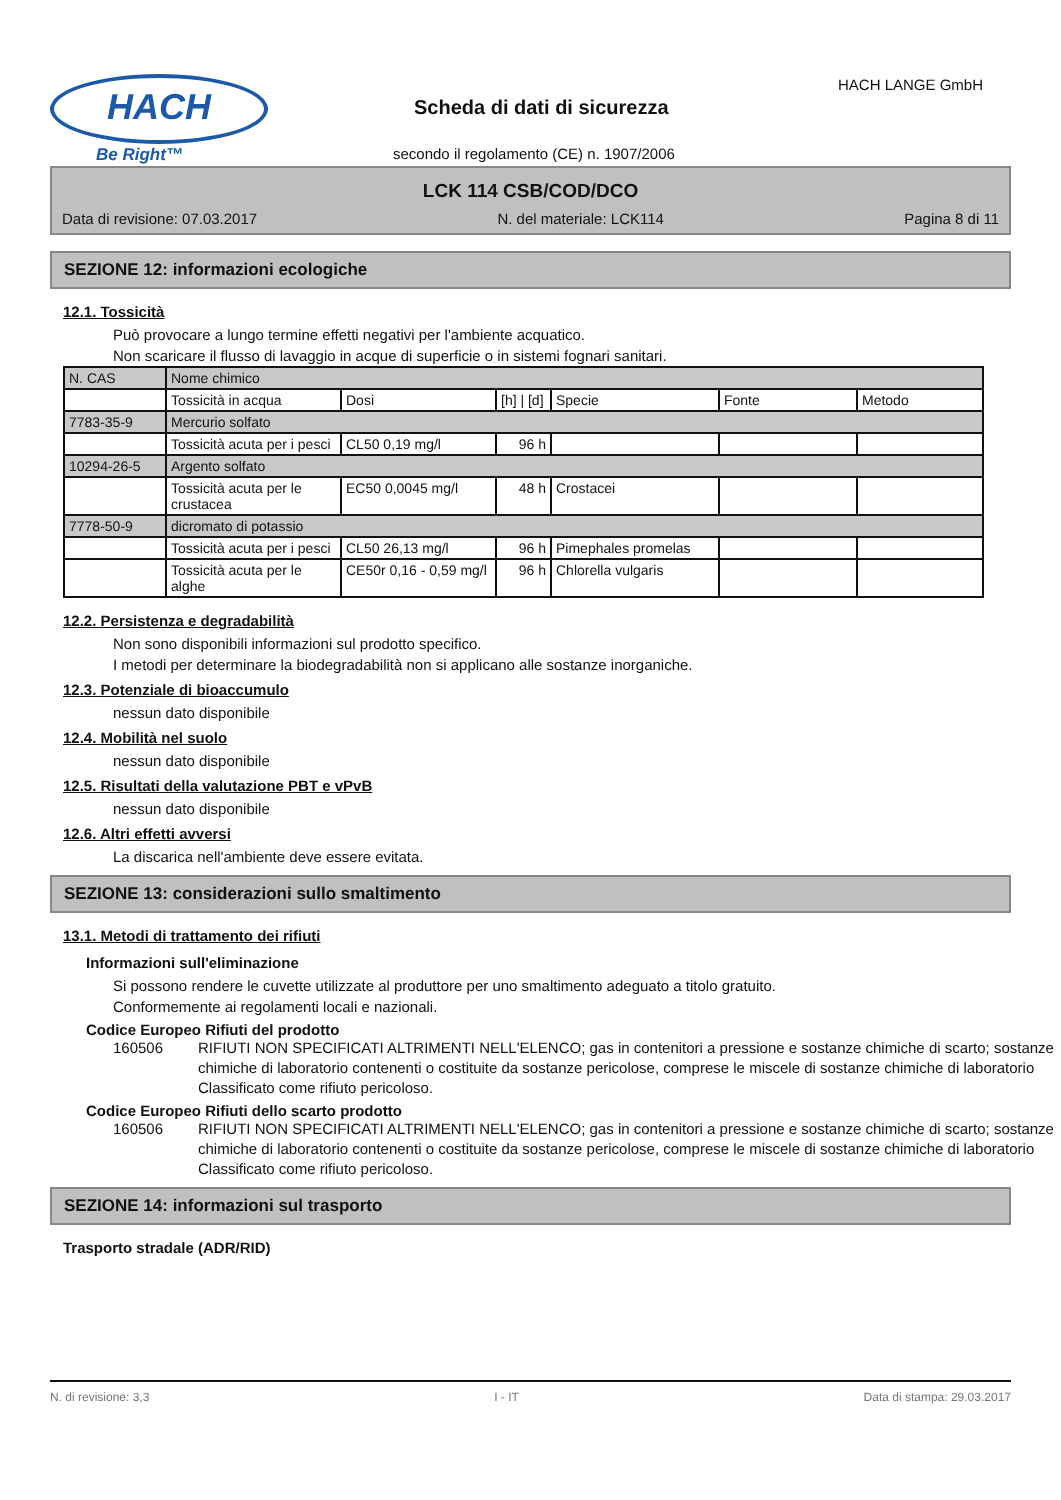HACH
Be Right™
Scheda di dati di sicurezza
HACH LANGE GmbH
secondo il regolamento (CE) n. 1907/2006
LCK 114 CSB/COD/DCO
Data di revisione: 07.03.2017 N. del materiale: LCK114 Pagina 8 di 11
SEZIONE 12: informazioni ecologiche
12.1. Tossicità
Può provocare a lungo termine effetti negativi per l'ambiente acquatico.
Non scaricare il flusso di lavaggio in acque di superficie o in sistemi fognari sanitari.
| N. CAS | Nome chimico | | | | | |
| | Tossicità in acqua | Dosi | [h] / [d] | Specie | Fonte | Metodo |
| 7783-35-9 | Mercurio solfato | | | | | |
| | Tossicità acuta per i pesci | CL50 0,19 mg/l | 96 h | | | |
| 10294-26-5 | Argento solfato | | | | | |
| | Tossicità acuta per le crustacea | EC50 0,0045 mg/l | 48 h | Crostacei | | |
| 7778-50-9 | dicromato di potassio | | | | | |
| | Tossicità acuta per i pesci | CL50 26,13 mg/l | 96 h | Pimephales promelas | | |
| | Tossicità acuta per le alghe | CE50r 0,16 - 0,59 mg/l | 96 h | Chlorella vulgaris | | |
12.2. Persistenza e degradabilità
Non sono disponibili informazioni sul prodotto specifico.
I metodi per determinare la biodegradabilità non si applicano alle sostanze inorganiche.
12.3. Potenziale di bioaccumulo
nessun dato disponibile
12.4. Mobilità nel suolo
nessun dato disponibile
12.5. Risultati della valutazione PBT e vPvB
nessun dato disponibile
12.6. Altri effetti avversi
La discarica nell'ambiente deve essere evitata.
SEZIONE 13: considerazioni sullo smaltimento
13.1. Metodi di trattamento dei rifiuti
Informazioni sull'eliminazione
Si possono rendere le cuvette utilizzate al produttore per uno smaltimento adeguato a titolo gratuito.
Conformemente ai regolamenti locali e nazionali.
Codice Europeo Rifiuti del prodotto
160506 RIFIUTI NON SPECIFICATI ALTRIMENTI NELL'ELENCO; gas in contenitori a pressione e sostanze chimiche di scarto; sostanze chimiche di laboratorio contenenti o costituite da sostanze pericolose, comprese le miscele di sostanze chimiche di laboratorio
Classificato come rifiuto pericoloso.
Codice Europeo Rifiuti dello scarto prodotto
160506 RIFIUTI NON SPECIFICATI ALTRIMENTI NELL'ELENCO; gas in contenitori a pressione e sostanze chimiche di scarto; sostanze chimiche di laboratorio contenenti o costituite da sostanze pericolose, comprese le miscele di sostanze chimiche di laboratorio
Classificato come rifiuto pericoloso.
SEZIONE 14: informazioni sul trasporto
Trasporto stradale (ADR/RID)
N. di revisione: 3,3 I - IT Data di stampa: 29.03.2017